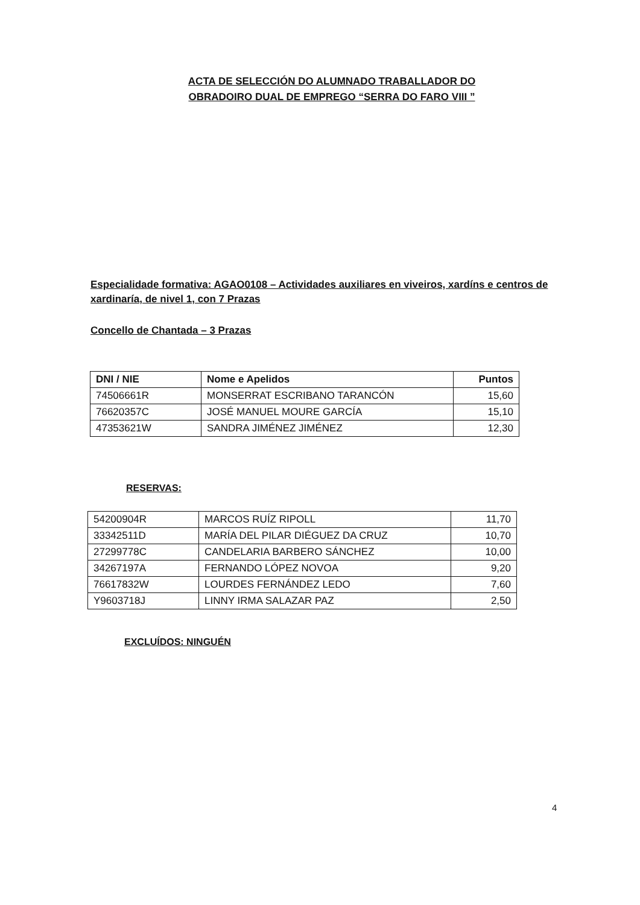ACTA DE SELECCIÓN DO ALUMNADO TRABALLADOR DO OBRADOIRO DUAL DE EMPREGO “SERRA DO FARO VIII ”
Especialidade formativa: AGAO0108 – Actividades auxiliares en viveiros, xardíns e centros de xardinaría, de nivel 1, con 7 Prazas
Concello de Chantada – 3 Prazas
| DNI / NIE | Nome e Apelidos | Puntos |
| --- | --- | --- |
| 74506661R | MONSERRAT ESCRIBANO TARANCÓN | 15,60 |
| 76620357C | JOSÉ MANUEL MOURE GARCÍA | 15,10 |
| 47353621W | SANDRA JIMÉNEZ JIMÉNEZ | 12,30 |
RESERVAS:
| 54200904R | MARCOS RUÍZ RIPOLL | 11,70 |
| 33342511D | MARÍA DEL PILAR DIÉGUEZ DA CRUZ | 10,70 |
| 27299778C | CANDELARIA BARBERO SÁNCHEZ | 10,00 |
| 34267197A | FERNANDO LÓPEZ NOVOA | 9,20 |
| 76617832W | LOURDES FERNÁNDEZ LEDO | 7,60 |
| Y9603718J | LINNY IRMA SALAZAR PAZ | 2,50 |
EXCLUÍDOS: NINGUÉN
4